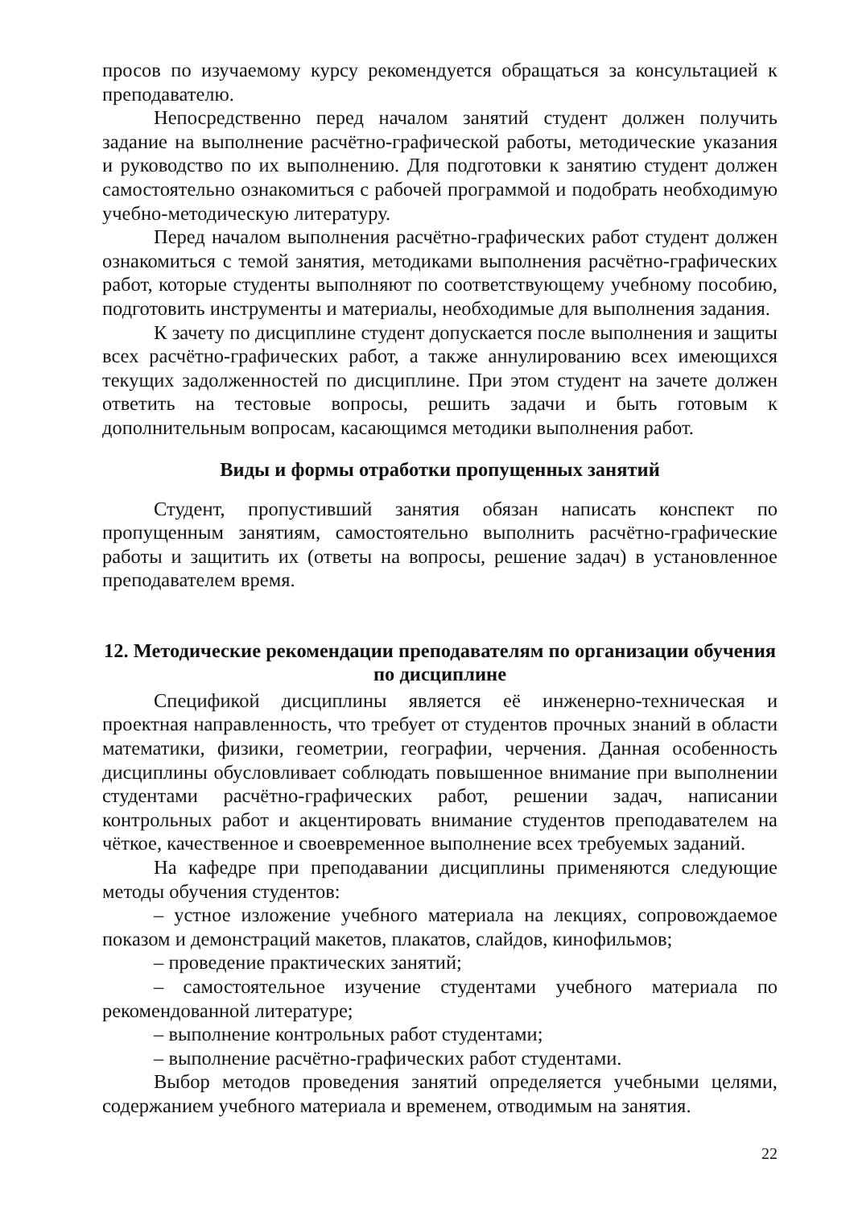просов по изучаемому курсу рекомендуется обращаться за консультацией к преподавателю.
Непосредственно перед началом занятий студент должен получить задание на выполнение расчётно-графической работы, методические указания и руководство по их выполнению. Для подготовки к занятию студент должен самостоятельно ознакомиться с рабочей программой и подобрать необходимую учебно-методическую литературу.
Перед началом выполнения расчётно-графических работ студент должен ознакомиться с темой занятия, методиками выполнения расчётно-графических работ, которые студенты выполняют по соответствующему учебному пособию, подготовить инструменты и материалы, необходимые для выполнения задания.
К зачету по дисциплине студент допускается после выполнения и защиты всех расчётно-графических работ, а также аннулированию всех имеющихся текущих задолженностей по дисциплине. При этом студент на зачете должен ответить на тестовые вопросы, решить задачи и быть готовым к дополнительным вопросам, касающимся методики выполнения работ.
Виды и формы отработки пропущенных занятий
Студент, пропустивший занятия обязан написать конспект по пропущенным занятиям, самостоятельно выполнить расчётно-графические работы и защитить их (ответы на вопросы, решение задач) в установленное преподавателем время.
12. Методические рекомендации преподавателям по организации обучения по дисциплине
Спецификой дисциплины является её инженерно-техническая и проектная направленность, что требует от студентов прочных знаний в области математики, физики, геометрии, географии, черчения. Данная особенность дисциплины обусловливает соблюдать повышенное внимание при выполнении студентами расчётно-графических работ, решении задач, написании контрольных работ и акцентировать внимание студентов преподавателем на чёткое, качественное и своевременное выполнение всех требуемых заданий.
На кафедре при преподавании дисциплины применяются следующие методы обучения студентов:
– устное изложение учебного материала на лекциях, сопровождаемое показом и демонстраций макетов, плакатов, слайдов, кинофильмов;
– проведение практических занятий;
– самостоятельное изучение студентами учебного материала по рекомендованной литературе;
– выполнение контрольных работ студентами;
– выполнение расчётно-графических работ студентами.
Выбор методов проведения занятий определяется учебными целями, содержанием учебного материала и временем, отводимым на занятия.
22